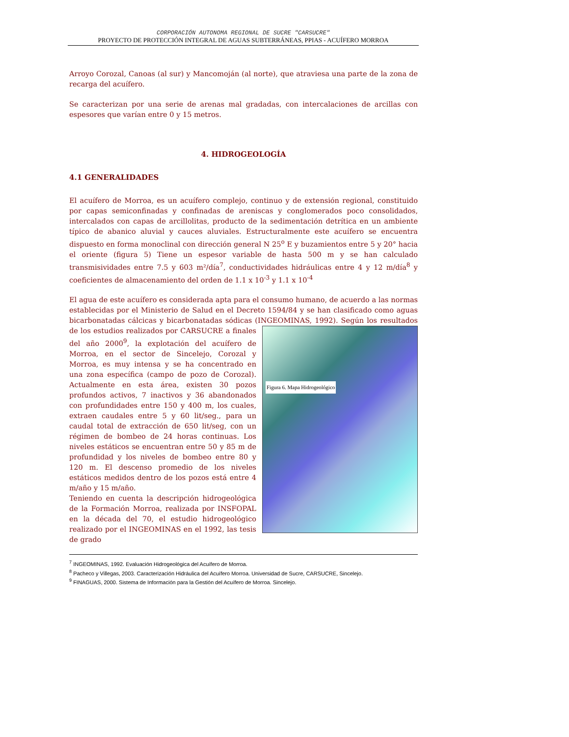CORPORACIÓN AUTONOMA REGIONAL DE SUCRE "CARSUCRE"
PROYECTO DE PROTECCIÓN INTEGRAL DE AGUAS SUBTERRÁNEAS, PPIAS - ACUÍFERO MORROA
Arroyo Corozal, Canoas (al sur) y Mancomoján (al norte), que atraviesa una parte de la zona de recarga del acuífero.
Se caracterizan por una serie de arenas mal gradadas, con intercalaciones de arcillas con espesores que varían entre 0 y 15 metros.
4. HIDROGEOLOGÍA
4.1 GENERALIDADES
El acuífero de Morroa, es un acuífero complejo, continuo y de extensión regional, constituido por capas semiconfinadas y confinadas de areniscas y conglomerados poco consolidados, intercalados con capas de arcillolitas, producto de la sedimentación detrítica en un ambiente típico de abanico aluvial y cauces aluviales. Estructuralmente este acuífero se encuentra dispuesto en forma monoclinal con dirección general N 25<sup>o</sup> E y buzamientos entre 5 y 20° hacia el oriente (figura 5) Tiene un espesor variable de hasta 500 m y se han calculado transmisividades entre 7.5 y 603 m²/día<sup>7</sup>, conductividades hidráulicas entre 4 y 12 m/día<sup>8</sup> y coeficientes de almacenamiento del orden de 1.1 x 10<sup>-3</sup> y 1.1 x 10<sup>-4</sup>
El agua de este acuífero es considerada apta para el consumo humano, de acuerdo a las normas establecidas por el Ministerio de Salud en el Decreto 1594/84 y se han clasificado como aguas bicarbonatadas cálcicas y bicarbonatadas sódicas (INGEOMINAS, 1992). Según Figura 6. Mapa Hidrogeológico los resultados de los estudios realizados por CARSUCRE a finales del año 2000<sup>9</sup>, la explotación del acuífero de Morroa, en el sector de Sincelejo, Corozal y Morroa, es muy intensa y se ha concentrado en una zona específica (campo de pozo de Corozal). Actualmente en esta área, existen 30 pozos profundos activos, 7 inactivos y 36 abandonados con profundidades entre 150 y 400 m, los cuales, extraen caudales entre 5 y 60 lit/seg., para un caudal total de extracción de 650 lit/seg, con un régimen de bombeo de 24 horas continuas. Los niveles estáticos se encuentran entre 50 y 85 m de profundidad y los niveles de bombeo entre 80 y 120 m. El descenso promedio de los niveles estáticos medidos dentro de los pozos está entre 4 m/año y 15 m/año.
Teniendo en cuenta la descripción hidrogeológica de la Formación Morroa, realizada por INSFOPAL en la década del 70, el estudio hidrogeológico realizado por el INGEOMINAS en el 1992, las tesis de grado
<sup>7</sup> INGEOMINAS, 1992. Evaluación Hidrogeológica del Acuífero de Morroa.
<sup>8</sup> Pacheco y Villegas, 2003. Caracterización Hidráulica del Acuífero Morroa. Universidad de Sucre, CARSUCRE, Sincelejo.
<sup>9</sup> FINAGUAS, 2000. Sistema de Información para la Gestión del Acuífero de Morroa. Sincelejo.